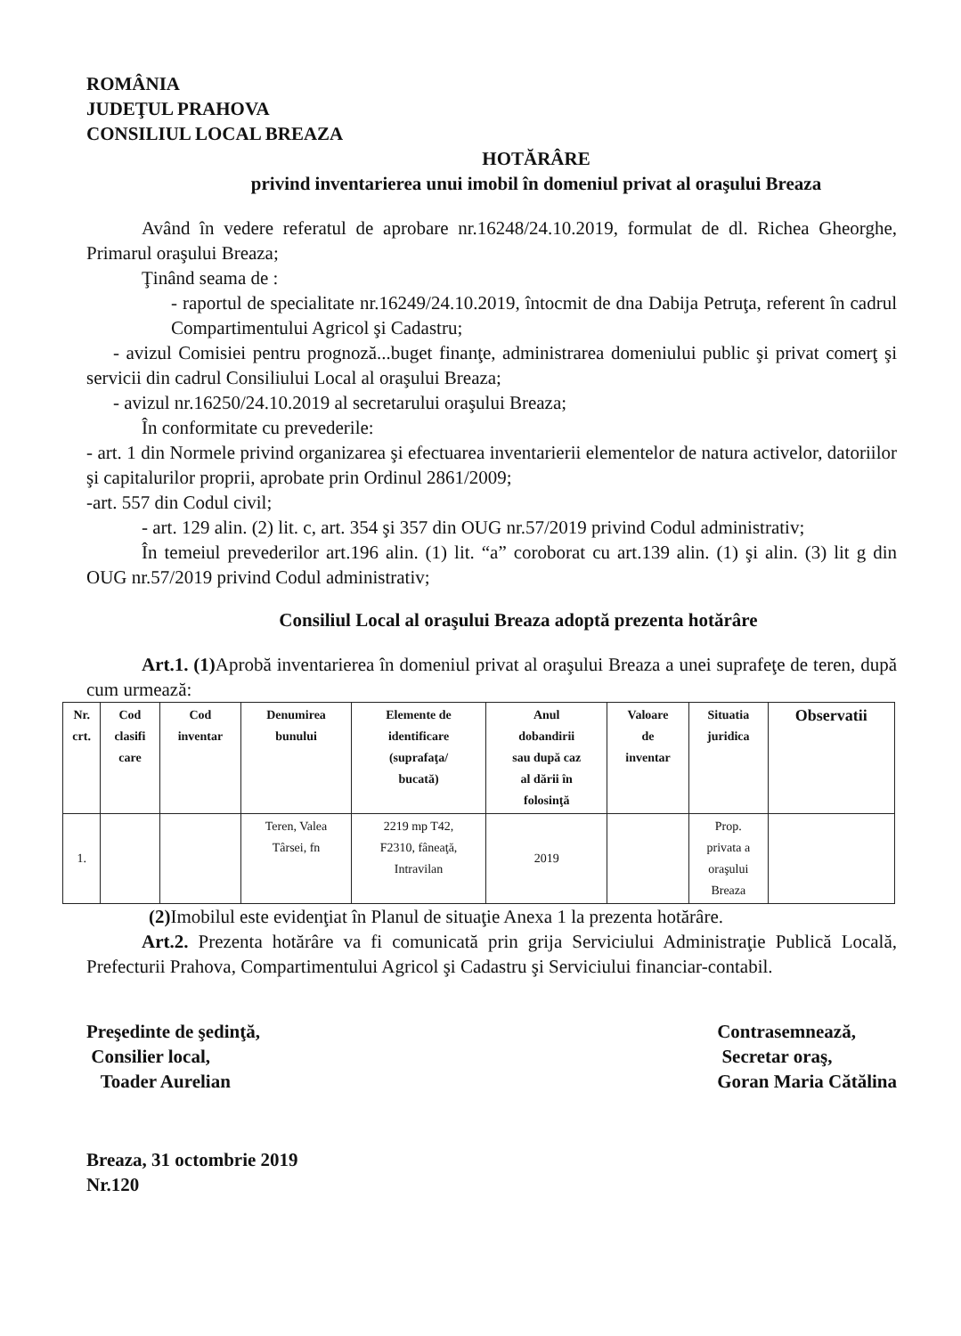ROMÂNIA
JUDEŢUL PRAHOVA
CONSILIUL LOCAL BREAZA
HOTĂRÂRE
privind inventarierea unui imobil în domeniul privat al oraşului Breaza
Având în vedere referatul de aprobare nr.16248/24.10.2019, formulat de dl. Richea Gheorghe, Primarul oraşului Breaza;
Ţinând seama de :
- raportul de specialitate nr.16249/24.10.2019, întocmit de dna Dabija Petruţa, referent în cadrul Compartimentului Agricol şi Cadastru;
- avizul Comisiei pentru prognoză...buget finanţe, administrarea domeniului public şi privat comerţ şi servicii din cadrul Consiliului Local al oraşului Breaza;
- avizul nr.16250/24.10.2019 al secretarului oraşului Breaza;
În conformitate cu prevederile:
- art. 1 din Normele privind organizarea şi efectuarea inventarierii elementelor de natura activelor, datoriilor şi capitalurilor proprii, aprobate prin Ordinul 2861/2009;
-art. 557 din Codul civil;
- art. 129 alin. (2) lit. c, art. 354 şi 357 din OUG nr.57/2019 privind Codul administrativ;
În temeiul prevederilor art.196 alin. (1) lit. “a” coroborat cu art.139 alin. (1) şi alin. (3) lit g din OUG nr.57/2019 privind Codul administrativ;
Consiliul Local al oraşului Breaza adoptă prezenta hotărâre
Art.1. (1) Aprobă inventarierea în domeniul privat al oraşului Breaza a unei suprafeţe de teren, după cum urmează:
| Nr. crt. | Cod clasifi care | Cod inventar | Denumirea bunului | Elemente de identificare (suprafaţa/ bucată) | Anul dobandirii sau după caz al dării în folosinţă | Valoare de inventar | Situatia juridica | Observatii |
| --- | --- | --- | --- | --- | --- | --- | --- | --- |
| 1. | | | Teren, Valea Târsei, fn | 2219 mp T42, F2310, fâneaţă, Intravilan | 2019 | | Prop. privata a oraşului Breaza | |
(2) Imobilul este evidenţiat în Planul de situaţie Anexa 1 la prezenta hotărâre.
Art.2. Prezenta hotărâre va fi comunicată prin grija Serviciului Administraţie Publică Locală, Prefecturii Prahova, Compartimentului Agricol şi Cadastru şi Serviciului financiar-contabil.
Preşedinte de şedinţă,
Consilier local,
Toader Aurelian
Contrasemnează,
Secretar oraş,
Goran Maria Cătălina
Breaza, 31 octombrie 2019
Nr.120